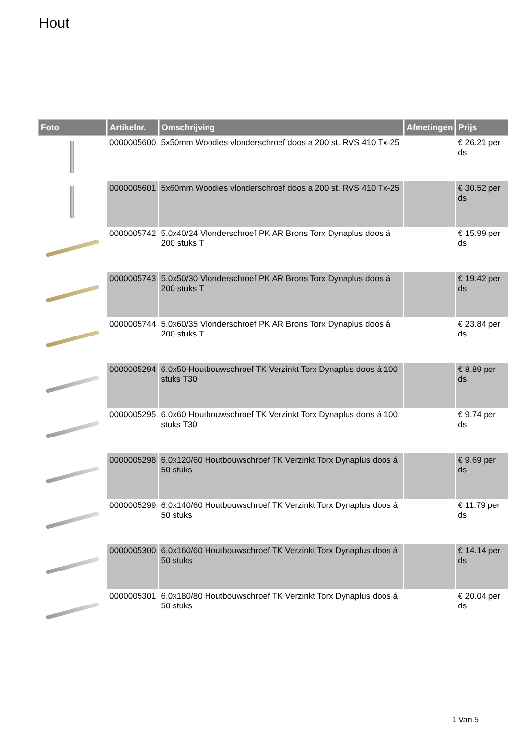Hout
| Foto | Artikelnr. | Omschrijving | Afmetingen | Prijs |
| --- | --- | --- | --- | --- |
| | 0000005600 | 5x50mm Woodies vlonderschroef doos a 200 st. RVS 410 Tx-25 | | € 26.21 per ds |
| | 0000005601 | 5x60mm Woodies vlonderschroef doos a 200 st. RVS 410 Tx-25 | | € 30.52 per ds |
| | 0000005742 | 5.0x40/24 Vlonderschroef PK AR Brons Torx Dynaplus doos á 200 stuks T | | € 15.99 per ds |
| | 0000005743 | 5.0x50/30 Vlonderschroef PK AR Brons Torx Dynaplus doos á 200 stuks T | | € 19.42 per ds |
| | 0000005744 | 5.0x60/35 Vlonderschroef PK AR Brons Torx Dynaplus doos á 200 stuks T | | € 23.84 per ds |
| | 0000005294 | 6.0x50 Houtbouwschroef TK Verzinkt Torx Dynaplus doos á 100 stuks T30 | | € 8.89 per ds |
| | 0000005295 | 6.0x60 Houtbouwschroef TK Verzinkt Torx Dynaplus doos á 100 stuks T30 | | € 9.74 per ds |
| | 0000005298 | 6.0x120/60 Houtbouwschroef TK Verzinkt Torx Dynaplus doos á 50 stuks | | € 9.69 per ds |
| | 0000005299 | 6.0x140/60 Houtbouwschroef TK Verzinkt Torx Dynaplus doos á 50 stuks | | € 11.79 per ds |
| | 0000005300 | 6.0x160/60 Houtbouwschroef TK Verzinkt Torx Dynaplus doos á 50 stuks | | € 14.14 per ds |
| | 0000005301 | 6.0x180/80 Houtbouwschroef TK Verzinkt Torx Dynaplus doos á 50 stuks | | € 20.04 per ds |
1 Van 5